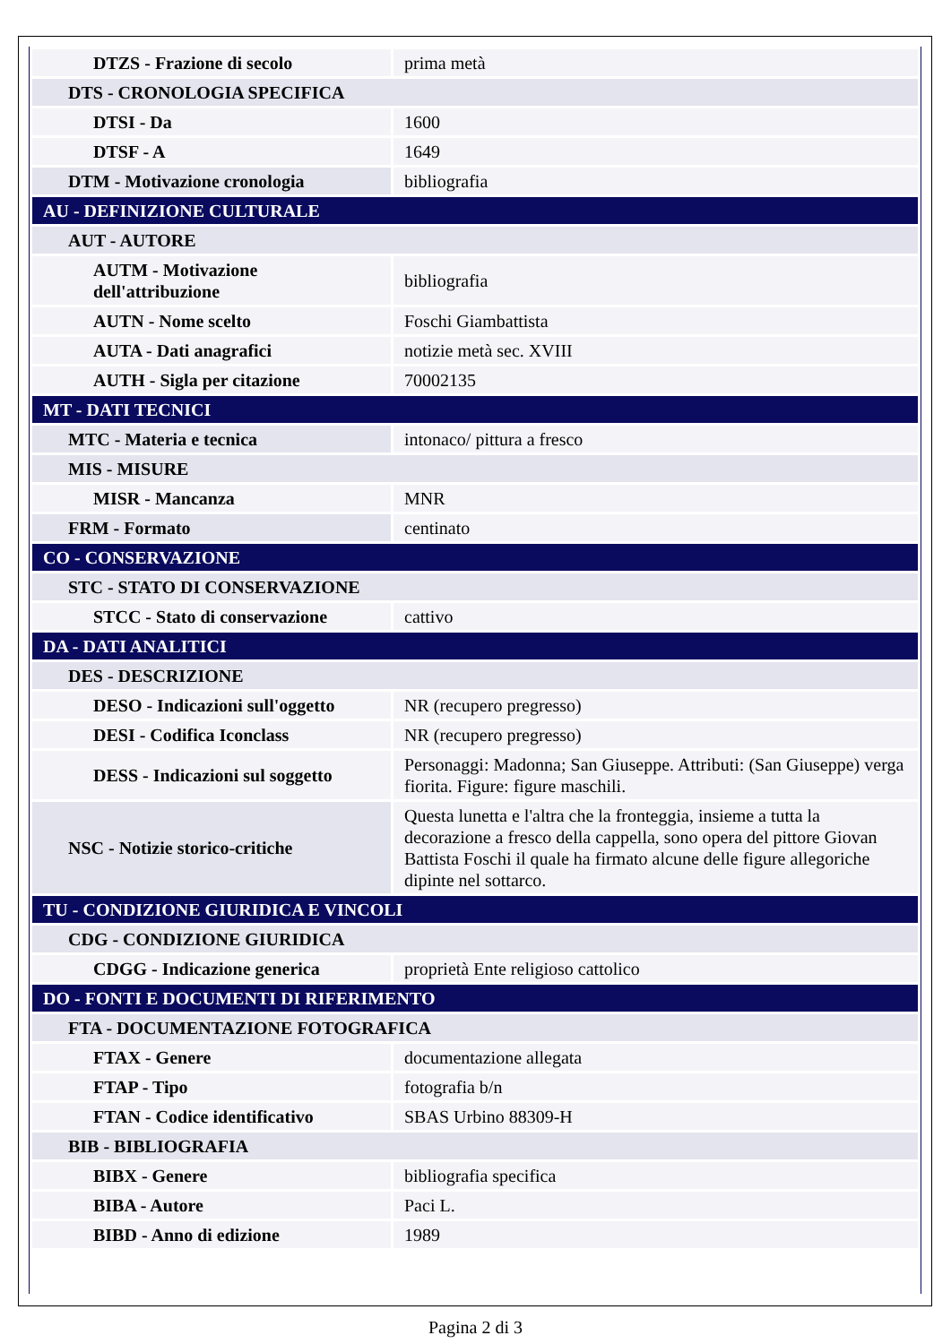| DTZS - Frazione di secolo | prima metà |
| DTS - CRONOLOGIA SPECIFICA | |
| DTSI - Da | 1600 |
| DTSF - A | 1649 |
| DTM - Motivazione cronologia | bibliografia |
| AU - DEFINIZIONE CULTURALE | |
| AUT - AUTORE | |
| AUTM - Motivazione dell'attribuzione | bibliografia |
| AUTN - Nome scelto | Foschi Giambattista |
| AUTA - Dati anagrafici | notizie metà sec. XVIII |
| AUTH - Sigla per citazione | 70002135 |
| MT - DATI TECNICI | |
| MTC - Materia e tecnica | intonaco/ pittura a fresco |
| MIS - MISURE | |
| MISR - Mancanza | MNR |
| FRM - Formato | centinato |
| CO - CONSERVAZIONE | |
| STC - STATO DI CONSERVAZIONE | |
| STCC - Stato di conservazione | cattivo |
| DA - DATI ANALITICI | |
| DES - DESCRIZIONE | |
| DESO - Indicazioni sull'oggetto | NR (recupero pregresso) |
| DESI - Codifica Iconclass | NR (recupero pregresso) |
| DESS - Indicazioni sul soggetto | Personaggi: Madonna; San Giuseppe. Attributi: (San Giuseppe) verga fiorita. Figure: figure maschili. |
| NSC - Notizie storico-critiche | Questa lunetta e l'altra che la fronteggia, insieme a tutta la decorazione a fresco della cappella, sono opera del pittore Giovan Battista Foschi il quale ha firmato alcune delle figure allegoriche dipinte nel sottarco. |
| TU - CONDIZIONE GIURIDICA E VINCOLI | |
| CDG - CONDIZIONE GIURIDICA | |
| CDGG - Indicazione generica | proprietà Ente religioso cattolico |
| DO - FONTI E DOCUMENTI DI RIFERIMENTO | |
| FTA - DOCUMENTAZIONE FOTOGRAFICA | |
| FTAX - Genere | documentazione allegata |
| FTAP - Tipo | fotografia b/n |
| FTAN - Codice identificativo | SBAS Urbino 88309-H |
| BIB - BIBLIOGRAFIA | |
| BIBX - Genere | bibliografia specifica |
| BIBA - Autore | Paci L. |
| BIBD - Anno di edizione | 1989 |
Pagina 2 di 3